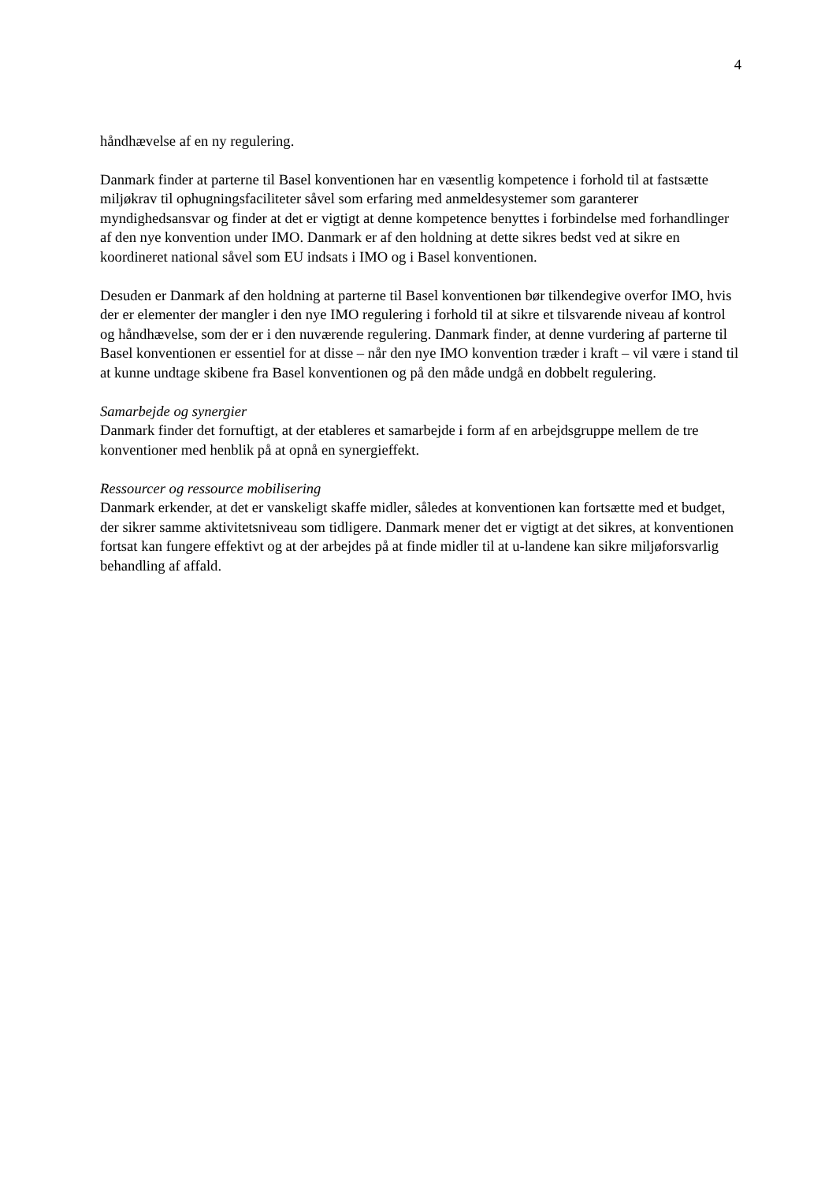4
håndhævelse af en ny regulering.
Danmark finder at parterne til Basel konventionen har en væsentlig kompetence i forhold til at fastsætte miljøkrav til ophugningsfaciliteter såvel som erfaring med anmeldesystemer som garanterer myndighedsansvar og finder at det er vigtigt at denne kompetence benyttes i forbindelse med forhandlinger af den nye konvention under IMO. Danmark er af den holdning at dette sikres bedst ved at sikre en koordineret national såvel som EU indsats i IMO og i Basel konventionen.
Desuden er Danmark af den holdning at parterne til Basel konventionen bør tilkendegive overfor IMO, hvis der er elementer der mangler i den nye IMO regulering i forhold til at sikre et tilsvarende niveau af kontrol og håndhævelse, som der er i den nuværende regulering. Danmark finder, at denne vurdering af parterne til Basel konventionen er essentiel for at disse – når den nye IMO konvention træder i kraft – vil være i stand til at kunne undtage skibene fra Basel konventionen og på den måde undgå en dobbelt regulering.
Samarbejde og synergier
Danmark finder det fornuftigt, at der etableres et samarbejde i form af en arbejdsgruppe mellem de tre konventioner med henblik på at opnå en synergieffekt.
Ressourcer og ressource mobilisering
Danmark erkender, at det er vanskeligt skaffe midler, således at konventionen kan fortsætte med et budget, der sikrer samme aktivitetsniveau som tidligere. Danmark mener det er vigtigt at det sikres, at konventionen fortsat kan fungere effektivt og at der arbejdes på at finde midler til at u-landene kan sikre miljøforsvarlig behandling af affald.